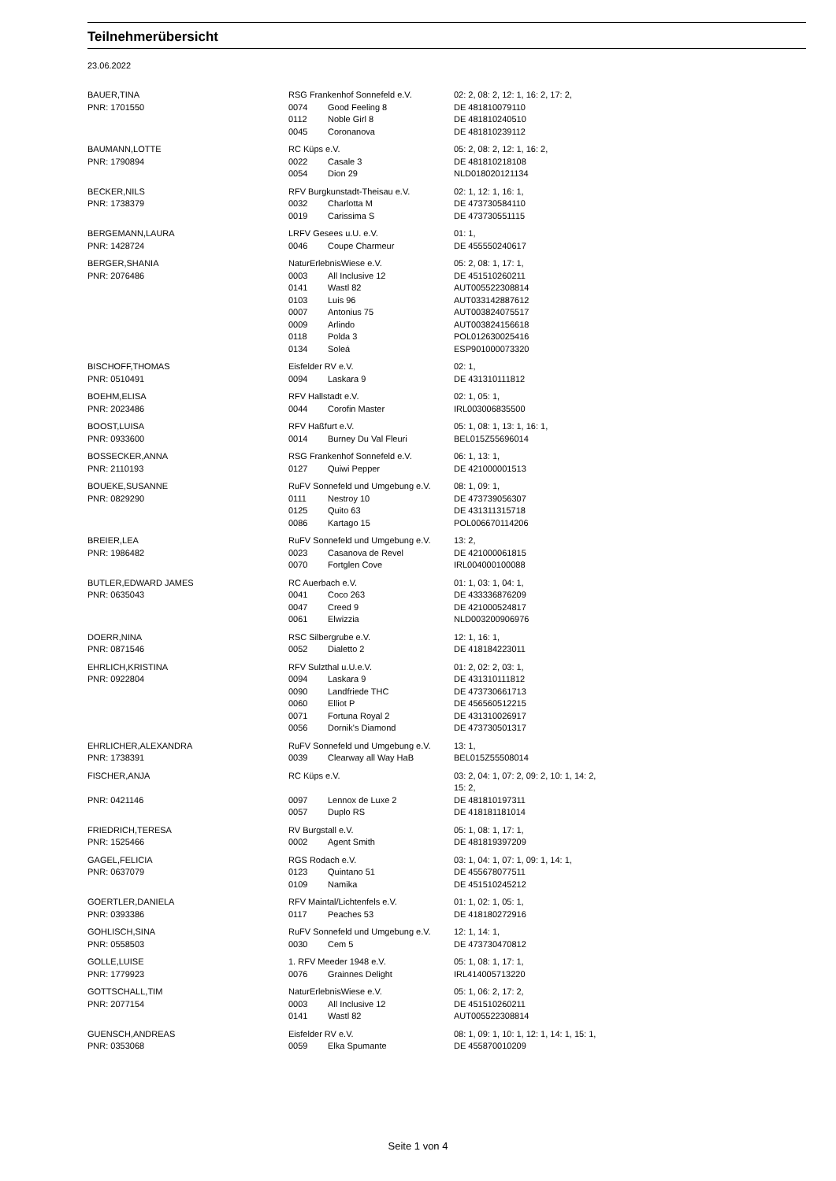Teilnehmerübersicht
23.06.2022
| BAUER,TINA | RSG Frankenhof Sonnefeld e.V. | | 02: 2, 08: 2, 12: 1, 16: 2, 17: 2, |
| PNR: 1701550 | 0074 | Good Feeling 8 | DE 481810079110 |
| | 0112 | Noble Girl 8 | DE 481810240510 |
| | 0045 | Coronanova | DE 481810239112 |
| BAUMANN,LOTTE | RC Küps e.V. | | 05: 2, 08: 2, 12: 1, 16: 2, |
| PNR: 1790894 | 0022 | Casale 3 | DE 481810218108 |
| | 0054 | Dion 29 | NLD018020121134 |
| BECKER,NILS | RFV Burgkunstadt-Theisau e.V. | | 02: 1, 12: 1, 16: 1, |
| PNR: 1738379 | 0032 | Charlotta M | DE 473730584110 |
| | 0019 | Carissima S | DE 473730551115 |
| BERGEMANN,LAURA | LRFV Gesees u.U. e.V. | | 01: 1, |
| PNR: 1428724 | 0046 | Coupe Charmeur | DE 455550240617 |
| BERGER,SHANIA | NaturErlebnisWiese e.V. | | 05: 2, 08: 1, 17: 1, |
| PNR: 2076486 | 0003 | All Inclusive 12 | DE 451510260211 |
| | 0141 | Wastl 82 | AUT005522308814 |
| | 0103 | Luis 96 | AUT033142887612 |
| | 0007 | Antonius 75 | AUT003824075517 |
| | 0009 | Arlindo | AUT003824156618 |
| | 0118 | Polda 3 | POL012630025416 |
| | 0134 | Soleá | ESP901000073320 |
| BISCHOFF,THOMAS | Eisfelder RV e.V. | | 02: 1, |
| PNR: 0510491 | 0094 | Laskara 9 | DE 431310111812 |
| BOEHM,ELISA | RFV Hallstadt e.V. | | 02: 1, 05: 1, |
| PNR: 2023486 | 0044 | Corofin Master | IRL003006835500 |
| BOOST,LUISA | RFV Haßfurt e.V. | | 05: 1, 08: 1, 13: 1, 16: 1, |
| PNR: 0933600 | 0014 | Burney Du Val Fleuri | BEL015Z55696014 |
| BOSSECKER,ANNA | RSG Frankenhof Sonnefeld e.V. | | 06: 1, 13: 1, |
| PNR: 2110193 | 0127 | Quiwi Pepper | DE 421000001513 |
| BOUEKE,SUSANNE | RuFV Sonnefeld und Umgebung e.V. | | 08: 1, 09: 1, |
| PNR: 0829290 | 0111 | Nestroy 10 | DE 473739056307 |
| | 0125 | Quito 63 | DE 431311315718 |
| | 0086 | Kartago 15 | POL006670114206 |
| BREIER,LEA | RuFV Sonnefeld und Umgebung e.V. | | 13: 2, |
| PNR: 1986482 | 0023 | Casanova de Revel | DE 421000061815 |
| | 0070 | Fortglen Cove | IRL004000100088 |
| BUTLER,EDWARD JAMES | RC Auerbach e.V. | | 01: 1, 03: 1, 04: 1, |
| PNR: 0635043 | 0041 | Coco 263 | DE 433336876209 |
| | 0047 | Creed 9 | DE 421000524817 |
| | 0061 | Elwizzia | NLD003200906976 |
| DOERR,NINA | RSC Silbergrube e.V. | | 12: 1, 16: 1, |
| PNR: 0871546 | 0052 | Dialetto 2 | DE 418184223011 |
| EHRLICH,KRISTINA | RFV Sulzthal u.U.e.V. | | 01: 2, 02: 2, 03: 1, |
| PNR: 0922804 | 0094 | Laskara 9 | DE 431310111812 |
| | 0090 | Landfriede THC | DE 473730661713 |
| | 0060 | Elliot P | DE 456560512215 |
| | 0071 | Fortuna Royal 2 | DE 431310026917 |
| | 0056 | Dornik's Diamond | DE 473730501317 |
| EHRLICHER,ALEXANDRA | RuFV Sonnefeld und Umgebung e.V. | | 13: 1, |
| PNR: 1738391 | 0039 | Clearway all Way HaB | BEL015Z55508014 |
| FISCHER,ANJA | RC Küps e.V. | | 03: 2, 04: 1, 07: 2, 09: 2, 10: 1, 14: 2, 15: 2, |
| PNR: 0421146 | 0097 | Lennox de Luxe 2 | DE 481810197311 |
| | 0057 | Duplo RS | DE 418181181014 |
| FRIEDRICH,TERESA | RV Burgstall e.V. | | 05: 1, 08: 1, 17: 1, |
| PNR: 1525466 | 0002 | Agent Smith | DE 481819397209 |
| GAGEL,FELICIA | RGS Rodach e.V. | | 03: 1, 04: 1, 07: 1, 09: 1, 14: 1, |
| PNR: 0637079 | 0123 | Quintano 51 | DE 455678077511 |
| | 0109 | Namika | DE 451510245212 |
| GOERTLER,DANIELA | RFV Maintal/Lichtenfels e.V. | | 01: 1, 02: 1, 05: 1, |
| PNR: 0393386 | 0117 | Peaches 53 | DE 418180272916 |
| GOHLISCH,SINA | RuFV Sonnefeld und Umgebung e.V. | | 12: 1, 14: 1, |
| PNR: 0558503 | 0030 | Cem 5 | DE 473730470812 |
| GOLLE,LUISE | 1. RFV Meeder 1948 e.V. | | 05: 1, 08: 1, 17: 1, |
| PNR: 1779923 | 0076 | Grainnes Delight | IRL414005713220 |
| GOTTSCHALL,TIM | NaturErlebnisWiese e.V. | | 05: 1, 06: 2, 17: 2, |
| PNR: 2077154 | 0003 | All Inclusive 12 | DE 451510260211 |
| | 0141 | Wastl 82 | AUT005522308814 |
| GUENSCH,ANDREAS | Eisfelder RV e.V. | | 08: 1, 09: 1, 10: 1, 12: 1, 14: 1, 15: 1, |
| PNR: 0353068 | 0059 | Elka Spumante | DE 455870010209 |
Seite 1 von 4